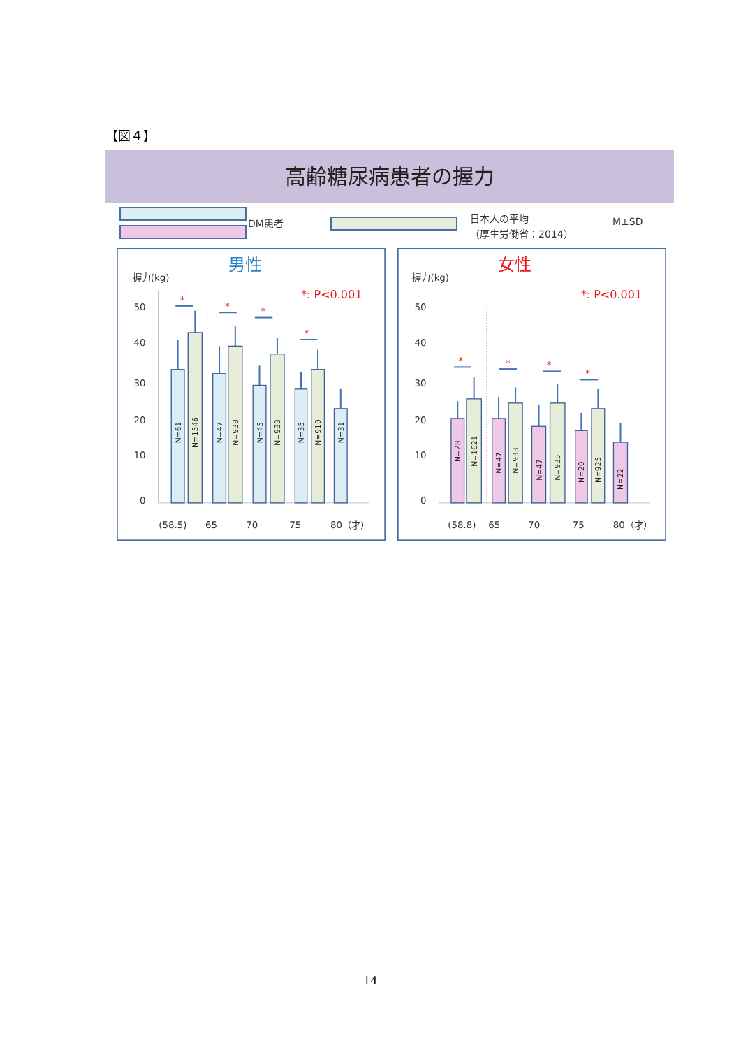【図４】
高齢糖尿病患者の握力
DM患者
日本人の平均
（厚生労働省：2014）
M±SD
男性
握力(kg)
*: P<0.001
50
40
30
20
10
0
*
*
*
*
N=61
N=1546
N=47
N=938
N=45
N=933
N=35
N=910
N=31
(58.5)
65
70
75
80（才）
女性
握力(kg)
*: P<0.001
50
40
30
20
10
0
*
*
*
*
N=28
N=1621
N=47
N=933
N=47
N=935
N=20
N=925
N=22
(58.8)
65
70
75
80（才）
14